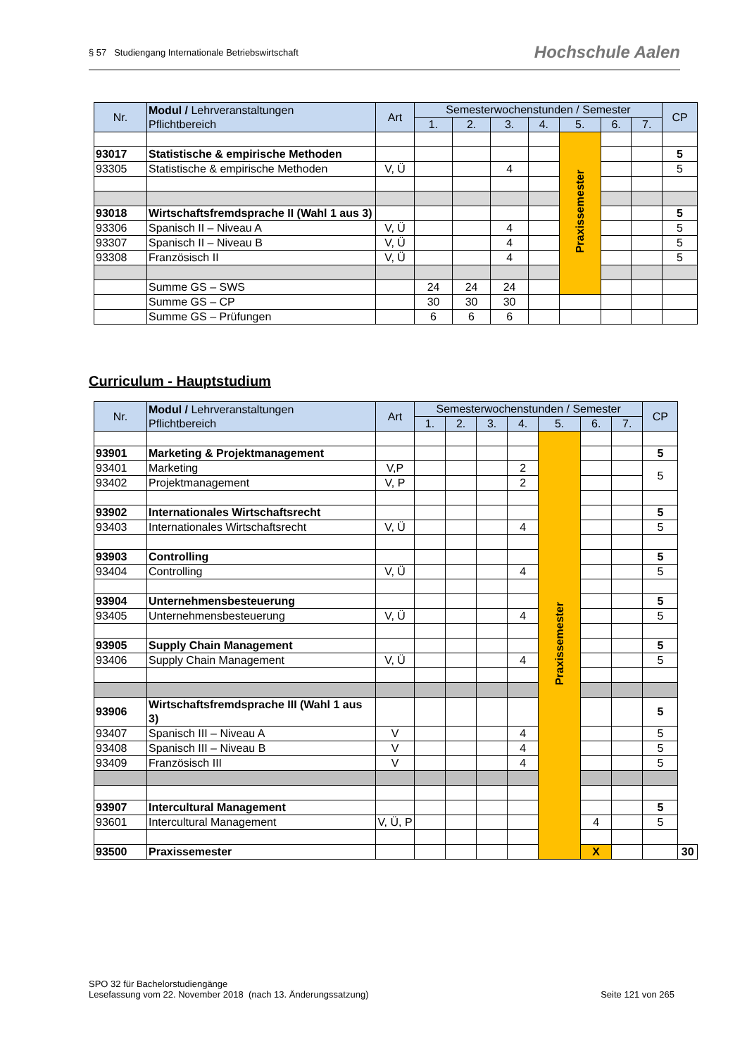§ 57 Studiengang Internationale Betriebswirtschaft Hochschule Aalen
| Nr. | Modul / Lehrveranstaltungen Pflichtbereich | Art | Semesterwochenstunden / Semester | | | | | | | CP |
| --- | --- | --- | --- | --- | --- | --- | --- | --- | --- | --- |
| | | | 1. | 2. | 3. | 4. | 5. | 6. | 7. | |
| | | | | | | | Praxissemester | | | |
| 93017 | Statistische & empirische Methoden | | | | | | | | | 5 |
| 93305 | Statistische & empirische Methoden | V, Ü | | | 4 | | | | | 5 |
| 93018 | Wirtschaftsfremdsprache II (Wahl 1 aus 3) | | | | | | | | | 5 |
| 93306 | Spanisch II – Niveau A | V, Ü | | | 4 | | | | | 5 |
| 93307 | Spanisch II – Niveau B | V, Ü | | | 4 | | | | | 5 |
| 93308 | Französisch II | V, Ü | | | 4 | | | | | 5 |
| | Summe GS – SWS | | 24 | 24 | 24 | | | | | |
| | Summe GS – CP | | 30 | 30 | 30 | | | | | |
| | Summe GS – Prüfungen | | 6 | 6 | 6 | | | | | |
Curriculum - Hauptstudium
| Nr. | Modul / Lehrveranstaltungen Pflichtbereich | Art | Semesterwochenstunden / Semester | | | | | | | CP | |
| --- | --- | --- | --- | --- | --- | --- | --- | --- | --- | --- | --- |
| | | | 1. | 2. | 3. | 4. | 5. | 6. | 7. | | |
| | | | | | | | Praxissemester | | | | |
| 93901 | Marketing & Projektmanagement | | | | | | | | | 5 | |
| 93401 | Marketing | V,P | | | | 2 | | | | 5 | |
| 93402 | Projektmanagement | V, P | | | | 2 | | | | | |
| 93902 | Internationales Wirtschaftsrecht | | | | | | | | | 5 | |
| 93403 | Internationales Wirtschaftsrecht | V, Ü | | | | 4 | | | | 5 | |
| 93903 | Controlling | | | | | | | | | 5 | |
| 93404 | Controlling | V, Ü | | | | 4 | | | | 5 | |
| 93904 | Unternehmensbesteuerung | | | | | | | | | 5 | |
| 93405 | Unternehmensbesteuerung | V, Ü | | | | 4 | | | | 5 | |
| 93905 | Supply Chain Management | | | | | | | | | 5 | |
| 93406 | Supply Chain Management | V, Ü | | | | 4 | | | | 5 | |
| 93906 | Wirtschaftsfremdsprache III (Wahl 1 aus 3) | | | | | | | | | 5 | |
| 93407 | Spanisch III – Niveau A | V | | | | 4 | | | | 5 | |
| 93408 | Spanisch III – Niveau B | V | | | | 4 | | | | 5 | |
| 93409 | Französisch III | V | | | | 4 | | | | 5 | |
| 93907 | Intercultural Management | | | | | | | | | 5 | |
| 93601 | Intercultural Management | V, Ü, P | | | | | | 4 | | 5 | |
| 93500 | Praxissemester | | | | | | | X | | | 30 |
SPO 32 für Bachelorstudiengänge
Lesefassung vom 22. November 2018 (nach 13. Änderungssatzung) Seite 121 von 265